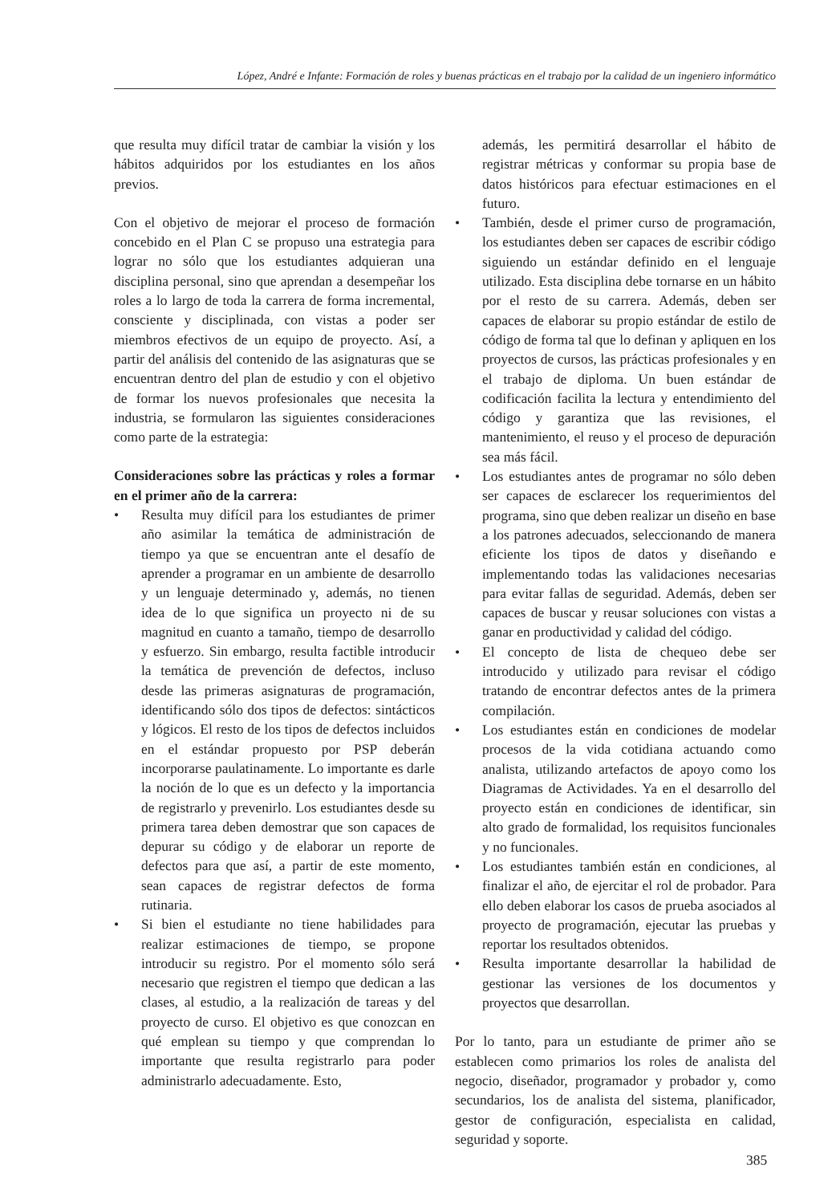López, André e Infante: Formación de roles y buenas prácticas en el trabajo por la calidad de un ingeniero informático
que resulta muy difícil tratar de cambiar la visión y los hábitos adquiridos por los estudiantes en los años previos.
Con el objetivo de mejorar el proceso de formación concebido en el Plan C se propuso una estrategia para lograr no sólo que los estudiantes adquieran una disciplina personal, sino que aprendan a desempeñar los roles a lo largo de toda la carrera de forma incremental, consciente y disciplinada, con vistas a poder ser miembros efectivos de un equipo de proyecto. Así, a partir del análisis del contenido de las asignaturas que se encuentran dentro del plan de estudio y con el objetivo de formar los nuevos profesionales que necesita la industria, se formularon las siguientes consideraciones como parte de la estrategia:
Consideraciones sobre las prácticas y roles a formar en el primer año de la carrera:
• Resulta muy difícil para los estudiantes de primer año asimilar la temática de administración de tiempo ya que se encuentran ante el desafío de aprender a programar en un ambiente de desarrollo y un lenguaje determinado y, además, no tienen idea de lo que significa un proyecto ni de su magnitud en cuanto a tamaño, tiempo de desarrollo y esfuerzo. Sin embargo, resulta factible introducir la temática de prevención de defectos, incluso desde las primeras asignaturas de programación, identificando sólo dos tipos de defectos: sintácticos y lógicos. El resto de los tipos de defectos incluidos en el estándar propuesto por PSP deberán incorporarse paulatinamente. Lo importante es darle la noción de lo que es un defecto y la importancia de registrarlo y prevenirlo. Los estudiantes desde su primera tarea deben demostrar que son capaces de depurar su código y de elaborar un reporte de defectos para que así, a partir de este momento, sean capaces de registrar defectos de forma rutinaria.
• Si bien el estudiante no tiene habilidades para realizar estimaciones de tiempo, se propone introducir su registro. Por el momento sólo será necesario que registren el tiempo que dedican a las clases, al estudio, a la realización de tareas y del proyecto de curso. El objetivo es que conozcan en qué emplean su tiempo y que comprendan lo importante que resulta registrarlo para poder administrarlo adecuadamente. Esto,
además, les permitirá desarrollar el hábito de registrar métricas y conformar su propia base de datos históricos para efectuar estimaciones en el futuro.
• También, desde el primer curso de programación, los estudiantes deben ser capaces de escribir código siguiendo un estándar definido en el lenguaje utilizado. Esta disciplina debe tornarse en un hábito por el resto de su carrera. Además, deben ser capaces de elaborar su propio estándar de estilo de código de forma tal que lo definan y apliquen en los proyectos de cursos, las prácticas profesionales y en el trabajo de diploma. Un buen estándar de codificación facilita la lectura y entendimiento del código y garantiza que las revisiones, el mantenimiento, el reuso y el proceso de depuración sea más fácil.
• Los estudiantes antes de programar no sólo deben ser capaces de esclarecer los requerimientos del programa, sino que deben realizar un diseño en base a los patrones adecuados, seleccionando de manera eficiente los tipos de datos y diseñando e implementando todas las validaciones necesarias para evitar fallas de seguridad. Además, deben ser capaces de buscar y reusar soluciones con vistas a ganar en productividad y calidad del código.
• El concepto de lista de chequeo debe ser introducido y utilizado para revisar el código tratando de encontrar defectos antes de la primera compilación.
• Los estudiantes están en condiciones de modelar procesos de la vida cotidiana actuando como analista, utilizando artefactos de apoyo como los Diagramas de Actividades. Ya en el desarrollo del proyecto están en condiciones de identificar, sin alto grado de formalidad, los requisitos funcionales y no funcionales.
• Los estudiantes también están en condiciones, al finalizar el año, de ejercitar el rol de probador. Para ello deben elaborar los casos de prueba asociados al proyecto de programación, ejecutar las pruebas y reportar los resultados obtenidos.
• Resulta importante desarrollar la habilidad de gestionar las versiones de los documentos y proyectos que desarrollan.
Por lo tanto, para un estudiante de primer año se establecen como primarios los roles de analista del negocio, diseñador, programador y probador y, como secundarios, los de analista del sistema, planificador, gestor de configuración, especialista en calidad, seguridad y soporte.
385